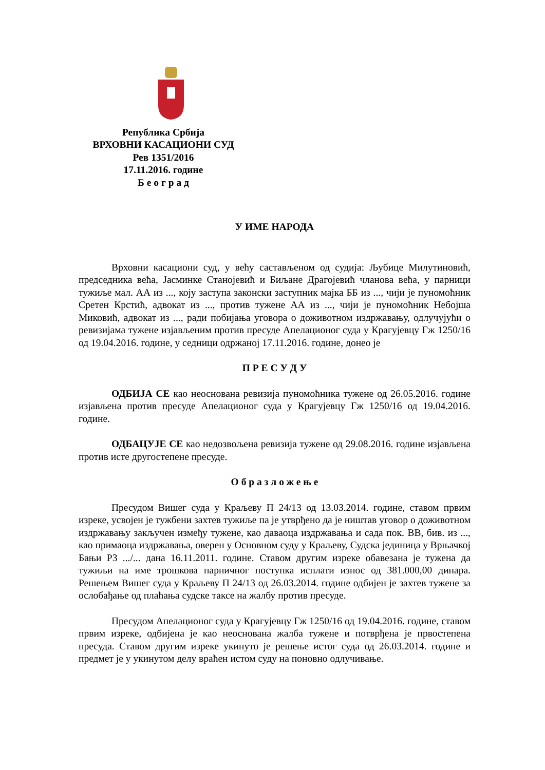Република Србија
ВРХОВНИ КАСАЦИОНИ СУД
Рев 1351/2016
17.11.2016. године
Б е о г р а д
У ИМЕ НАРОДА
Врховни касациони суд, у већу састављеном од судија: Љубице Милутиновић, председника већа, Јасминке Станојевић и Биљане Драгојевић чланова већа, у парници тужиље мал. АА из ..., коју заступа законски заступник мајка ББ из ..., чији је пуномоћник Сретен Крстић, адвокат из ..., против тужене АА из ..., чији је пуномоћник Небојша Миковић, адвокат из ..., ради побијања уговора о доживотном издржавању, одлучујући о ревизијама тужене изјављеним против пресуде Апелационог суда у Крагујевцу Гж 1250/16 од 19.04.2016. године, у седници одржаној 17.11.2016. године, донео је
П Р Е С У Д У
ОДБИЈА СЕ као неоснована ревизија пуномоћника тужене од 26.05.2016. године изјављена против пресуде Апелационог суда у Крагујевцу Гж 1250/16 од 19.04.2016. године.
ОДБАЦУЈЕ СЕ као недозвољена ревизија тужене од 29.08.2016. године изјављена против исте другостепене пресуде.
О б р а з л о ж е њ е
Пресудом Вишег суда у Краљеву П 24/13 од 13.03.2014. године, ставом првим изреке, усвојен је тужбени захтев тужиље па је утврђено да је ништав уговор о доживотном издржавању закључен између тужене, као даваоца издржавања и сада пок. ВВ, бив. из ..., као примаоца издржавања, оверен у Основном суду у Краљеву, Судска јединица у Врњачкој Бањи Р3 .../... дана 16.11.2011. године. Ставом другим изреке обавезана је тужена да тужиљи на име трошкова парничног поступка исплати износ од 381.000,00 динара. Решењем Вишег суда у Краљеву П 24/13 од 26.03.2014. године одбијен је захтев тужене за ослобађање од плаћања судске таксе на жалбу против пресуде.
Пресудом Апелационог суда у Крагујевцу Гж 1250/16 од 19.04.2016. године, ставом првим изреке, одбијена је као неоснована жалба тужене и потврђена је првостепена пресуда. Ставом другим изреке укинуто је решење истог суда од 26.03.2014. године и предмет је у укинутом делу враћен истом суду на поновно одлучивање.